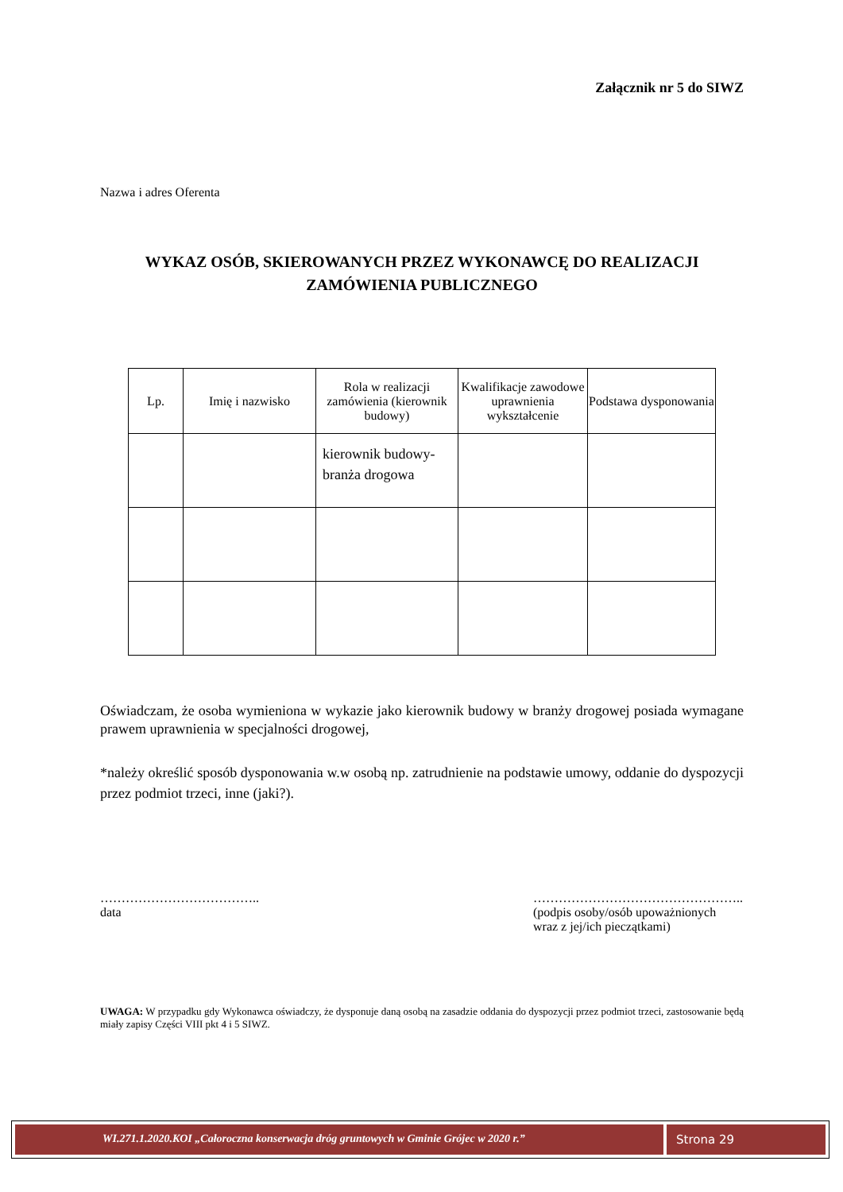Załącznik nr 5 do SIWZ
Nazwa i adres Oferenta
WYKAZ OSÓB, SKIEROWANYCH PRZEZ WYKONAWCĘ DO REALIZACJI
ZAMÓWIENIA PUBLICZNEGO
| Lp. | Imię i nazwisko | Rola w realizacji zamówienia (kierownik budowy) | Kwalifikacje zawodowe uprawnienia wykształcenie | Podstawa dysponowania |
| --- | --- | --- | --- | --- |
| | | kierownik budowy- branża drogowa | | |
Oświadczam, że osoba wymieniona w wykazie jako kierownik budowy w branży drogowej posiada wymagane prawem uprawnienia w specjalności drogowej,
*należy określić sposób dysponowania w.w osobą np. zatrudnienie na podstawie umowy, oddanie do dyspozycji przez podmiot trzeci, inne (jaki?).
………………………………..
data
…………………………………………..
(podpis osoby/osób upoważnionych wraz z jej/ich pieczątkami)
UWAGA: W przypadku gdy Wykonawca oświadczy, że dysponuje daną osobą na zasadzie oddania do dyspozycji przez podmiot trzeci, zastosowanie będą miały zapisy Części VIII pkt 4 i 5 SIWZ.
WI.271.1.2020.KOI „Całoroczna konserwacja dróg gruntowych w Gminie Grójec w 2020 r.”
Strona 29